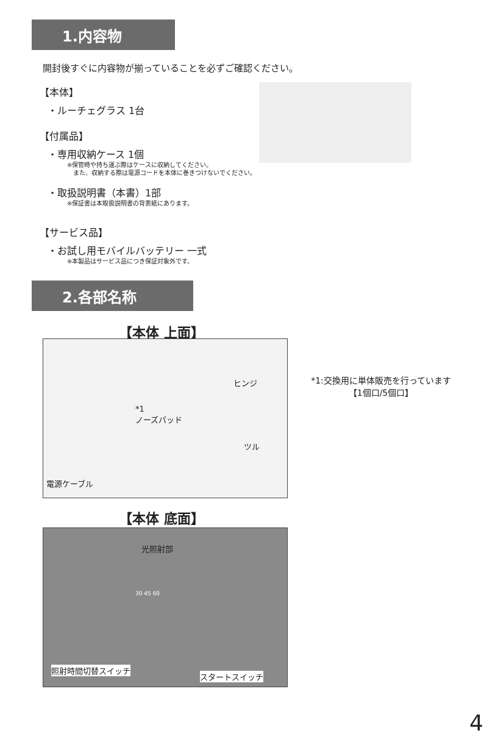1.内容物
開封後すぐに内容物が揃っていることを必ずご確認ください。
【本体】
・ルーチェグラス 1台
【付属品】
・専用収納ケース 1個
※保管時や持ち運ぶ際はケースに収納してください。
　また、収納する際は電源コードを本体に巻きつけないでください。
・取扱説明書（本書）1部
※保証書は本取扱説明書の背表紙にあります。
【サービス品】
・お試し用モバイルバッテリー 一式
※本製品はサービス品につき保証対象外です。
2.各部名称
【本体 上面】
ヒンジ
*1
ノーズパッド
ツル
電源ケーブル
*1:交換用に単体販売を行っています
【1個口/5個口】
【本体 底面】
光照射部
30 45 60
照射時間切替スイッチ
スタートスイッチ
4